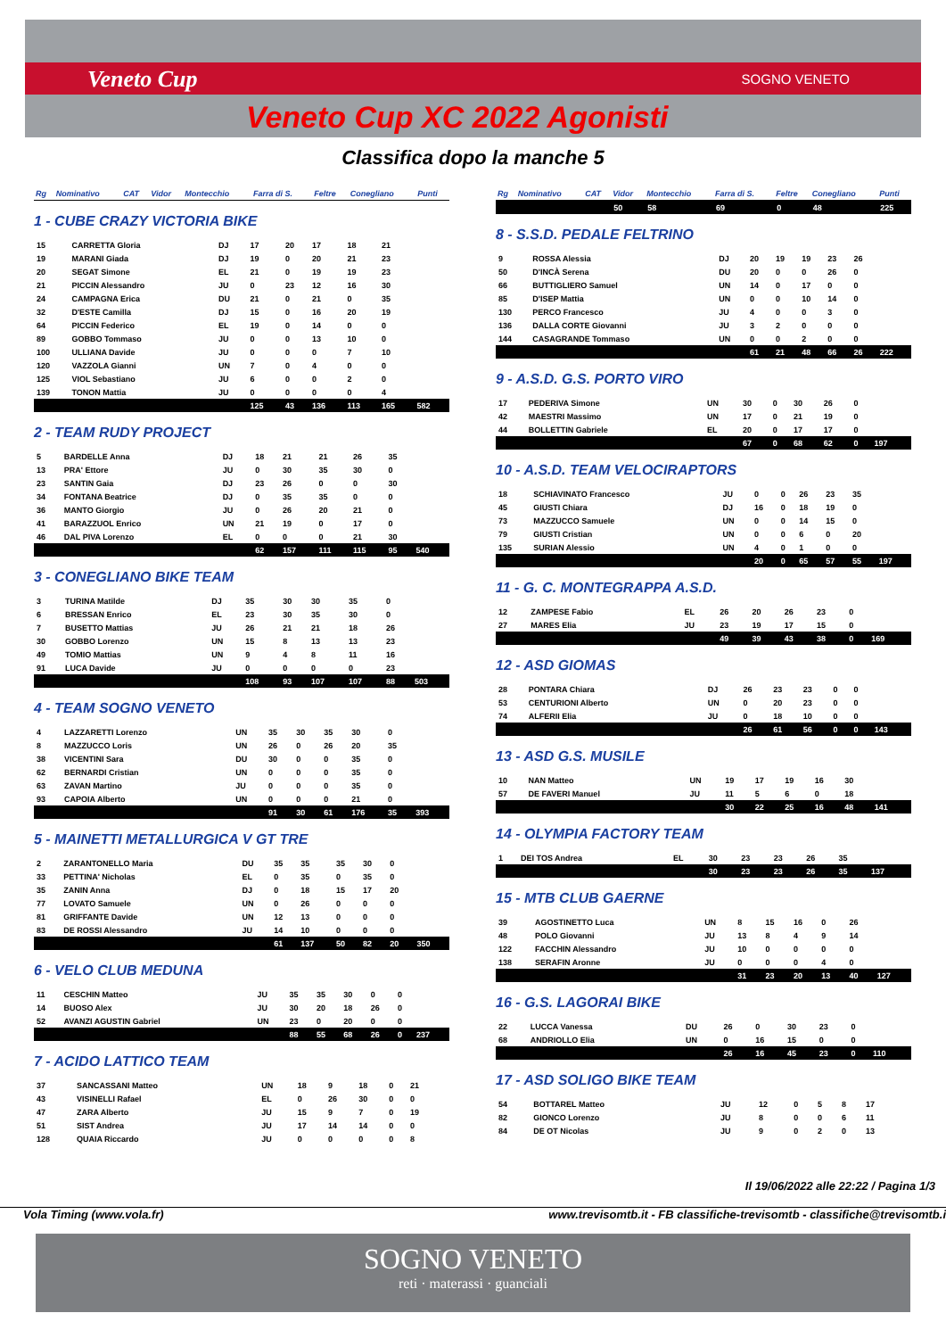Veneto Cup SOGNO VENETO
Veneto Cup XC 2022 Agonisti
Classifica dopo la manche 5
| Rg | Nominativo | CAT | Vidor | Montecchio | Farra di S. | Feltre | Conegliano | Punti |
| --- | --- | --- | --- | --- | --- | --- | --- | --- |
1 - CUBE CRAZY VICTORIA BIKE
| 15 | CARRETTA Gloria | DJ | 17 | 20 | 17 | 18 | 21 | |
| 19 | MARANI Giada | DJ | 19 | 0 | 20 | 21 | 23 | |
| 20 | SEGAT Simone | EL | 21 | 0 | 19 | 19 | 23 | |
| 21 | PICCIN Alessandro | JU | 0 | 23 | 12 | 16 | 30 | |
| 24 | CAMPAGNA Erica | DU | 21 | 0 | 21 | 0 | 35 | |
| 32 | D'ESTE Camilla | DJ | 15 | 0 | 16 | 20 | 19 | |
| 64 | PICCIN Federico | EL | 19 | 0 | 14 | 0 | 0 | |
| 89 | GOBBO Tommaso | JU | 0 | 0 | 13 | 10 | 0 | |
| 100 | ULLIANA Davide | JU | 0 | 0 | 0 | 7 | 10 | |
| 120 | VAZZOLA Gianni | UN | 7 | 0 | 4 | 0 | 0 | |
| 125 | VIOL Sebastiano | JU | 6 | 0 | 0 | 2 | 0 | |
| 139 | TONON Mattia | JU | 0 | 0 | 0 | 0 | 4 | |
| | | | 125 | 43 | 136 | 113 | 165 | 582 |
2 - TEAM RUDY PROJECT
| 5 | BARDELLE Anna | DJ | 18 | 21 | 21 | 26 | 35 | |
| 13 | PRA' Ettore | JU | 0 | 30 | 35 | 30 | 0 | |
| 23 | SANTIN Gaia | DJ | 23 | 26 | 0 | 0 | 30 | |
| 34 | FONTANA Beatrice | DJ | 0 | 35 | 35 | 0 | 0 | |
| 36 | MANTO Giorgio | JU | 0 | 26 | 20 | 21 | 0 | |
| 41 | BARAZZUOL Enrico | UN | 21 | 19 | 0 | 17 | 0 | |
| 46 | DAL PIVA Lorenzo | EL | 0 | 0 | 0 | 21 | 30 | |
| | | | 62 | 157 | 111 | 115 | 95 | 540 |
3 - CONEGLIANO BIKE TEAM
| 3 | TURINA Matilde | DJ | 35 | 30 | 30 | 35 | 0 | |
| 6 | BRESSAN Enrico | EL | 23 | 30 | 35 | 30 | 0 | |
| 7 | BUSETTO Mattias | JU | 26 | 21 | 21 | 18 | 26 | |
| 30 | GOBBO Lorenzo | UN | 15 | 8 | 13 | 13 | 23 | |
| 49 | TOMIO Mattias | UN | 9 | 4 | 8 | 11 | 16 | |
| 91 | LUCA Davide | JU | 0 | 0 | 0 | 0 | 23 | |
| | | | 108 | 93 | 107 | 107 | 88 | 503 |
4 - TEAM SOGNO VENETO
| 4 | LAZZARETTI Lorenzo | UN | 35 | 30 | 35 | 30 | 0 | |
| 8 | MAZZUCCO Loris | UN | 26 | 0 | 26 | 20 | 35 | |
| 38 | VICENTINI Sara | DU | 30 | 0 | 0 | 35 | 0 | |
| 62 | BERNARDI Cristian | UN | 0 | 0 | 0 | 35 | 0 | |
| 63 | ZAVAN Martino | JU | 0 | 0 | 0 | 35 | 0 | |
| 93 | CAPOIA Alberto | UN | 0 | 0 | 0 | 21 | 0 | |
| | | | 91 | 30 | 61 | 176 | 35 | 393 |
5 - MAINETTI METALLURGICA V GT TRE
| 2 | ZARANTONELLO Maria | DU | 35 | 35 | 35 | 30 | 0 | |
| 33 | PETTINA' Nicholas | EL | 0 | 35 | 0 | 35 | 0 | |
| 35 | ZANIN Anna | DJ | 0 | 18 | 15 | 17 | 20 | |
| 77 | LOVATO Samuele | UN | 0 | 26 | 0 | 0 | 0 | |
| 81 | GRIFFANTE Davide | UN | 12 | 13 | 0 | 0 | 0 | |
| 83 | DE ROSSI Alessandro | JU | 14 | 10 | 0 | 0 | 0 | |
| | | | 61 | 137 | 50 | 82 | 20 | 350 |
6 - VELO CLUB MEDUNA
| 11 | CESCHIN Matteo | JU | 35 | 35 | 30 | 0 | 0 | |
| 14 | BUOSO Alex | JU | 30 | 20 | 18 | 26 | 0 | |
| 52 | AVANZI AGUSTIN Gabriel | UN | 23 | 0 | 20 | 0 | 0 | |
| | | | 88 | 55 | 68 | 26 | 0 | 237 |
7 - ACIDO LATTICO TEAM
| 37 | SANCASSANI Matteo | UN | 18 | 9 | 18 | 0 | 21 | |
| 43 | VISINELLI Rafael | EL | 0 | 26 | 30 | 0 | 0 | |
| 47 | ZARA Alberto | JU | 15 | 9 | 7 | 0 | 19 | |
| 51 | SIST Andrea | JU | 17 | 14 | 14 | 0 | 0 | |
| 128 | QUAIA Riccardo | JU | 0 | 0 | 0 | 0 | 8 | |
| Rg | Nominativo | CAT | Vidor | Montecchio | Farra di S. | Feltre | Conegliano | Punti |
| --- | --- | --- | --- | --- | --- | --- | --- | --- |
| | | | 50 | 58 | 69 | 0 | 48 | 225 |
8 - S.S.D. PEDALE FELTRINO
| 9 | ROSSA Alessia | DJ | 20 | 19 | 19 | 23 | 26 | |
| 50 | D'INCÀ Serena | DU | 20 | 0 | 0 | 26 | 0 | |
| 66 | BUTTIGLIERO Samuel | UN | 14 | 0 | 17 | 0 | 0 | |
| 85 | D'ISEP Mattia | UN | 0 | 0 | 10 | 14 | 0 | |
| 130 | PERCO Francesco | JU | 4 | 0 | 0 | 3 | 0 | |
| 136 | DALLA CORTE Giovanni | JU | 3 | 2 | 0 | 0 | 0 | |
| 144 | CASAGRANDE Tommaso | UN | 0 | 0 | 2 | 0 | 0 | |
| | | | 61 | 21 | 48 | 66 | 26 | 222 |
9 - A.S.D. G.S. PORTO VIRO
| 17 | PEDERIVA Simone | UN | 30 | 0 | 30 | 26 | 0 | |
| 42 | MAESTRI Massimo | UN | 17 | 0 | 21 | 19 | 0 | |
| 44 | BOLLETTIN Gabriele | EL | 20 | 0 | 17 | 17 | 0 | |
| | | | 67 | 0 | 68 | 62 | 0 | 197 |
10 - A.S.D. TEAM VELOCIRAPTORS
| 18 | SCHIAVINATO Francesco | JU | 0 | 0 | 26 | 23 | 35 | |
| 45 | GIUSTI Chiara | DJ | 16 | 0 | 18 | 19 | 0 | |
| 73 | MAZZUCCO Samuele | UN | 0 | 0 | 14 | 15 | 0 | |
| 79 | GIUSTI Cristian | UN | 0 | 0 | 6 | 0 | 20 | |
| 135 | SURIAN Alessio | UN | 4 | 0 | 1 | 0 | 0 | |
| | | | 20 | 0 | 65 | 57 | 55 | 197 |
11 - G. C. MONTEGRAPPA A.S.D.
| 12 | ZAMPESE Fabio | EL | 26 | 20 | 26 | 23 | 0 | |
| 27 | MARES Elia | JU | 23 | 19 | 17 | 15 | 0 | |
| | | | 49 | 39 | 43 | 38 | 0 | 169 |
12 - ASD GIOMAS
| 28 | PONTARA Chiara | DJ | 26 | 23 | 23 | 0 | 0 | |
| 53 | CENTURIONI Alberto | UN | 0 | 20 | 23 | 0 | 0 | |
| 74 | ALFERII Elia | JU | 0 | 18 | 10 | 0 | 0 | |
| | | | 26 | 61 | 56 | 0 | 0 | 143 |
13 - ASD G.S. MUSILE
| 10 | NAN Matteo | UN | 19 | 17 | 19 | 16 | 30 | |
| 57 | DE FAVERI Manuel | JU | 11 | 5 | 6 | 0 | 18 | |
| | | | 30 | 22 | 25 | 16 | 48 | 141 |
14 - OLYMPIA FACTORY TEAM
| 1 | DEI TOS Andrea | EL | 30 | 23 | 23 | 26 | 35 | |
| | | | 30 | 23 | 23 | 26 | 35 | 137 |
15 - MTB CLUB GAERNE
| 39 | AGOSTINETTO Luca | UN | 8 | 15 | 16 | 0 | 26 | |
| 48 | POLO Giovanni | JU | 13 | 8 | 4 | 9 | 14 | |
| 122 | FACCHIN Alessandro | JU | 10 | 0 | 0 | 0 | 0 | |
| 138 | SERAFIN Aronne | JU | 0 | 0 | 0 | 4 | 0 | |
| | | | 31 | 23 | 20 | 13 | 40 | 127 |
16 - G.S. LAGORAI BIKE
| 22 | LUCCA Vanessa | DU | 26 | 0 | 30 | 23 | 0 | |
| 68 | ANDRIOLLO Elia | UN | 0 | 16 | 15 | 0 | 0 | |
| | | | 26 | 16 | 45 | 23 | 0 | 110 |
17 - ASD SOLIGO BIKE TEAM
| 54 | BOTTAREL Matteo | JU | 12 | 0 | 5 | 8 | 17 | |
| 82 | GIONCO Lorenzo | JU | 8 | 0 | 0 | 6 | 11 | |
| 84 | DE OT Nicolas | JU | 9 | 0 | 2 | 0 | 13 | |
Il 19/06/2022 alle 22:22 / Pagina 1/3
Vola Timing (www.vola.fr) www.trevisomtb.it - FB classifiche-trevisomtb - classifiche@trevisomtb.i
SOGNO VENETO
reti · materassi · guanciali